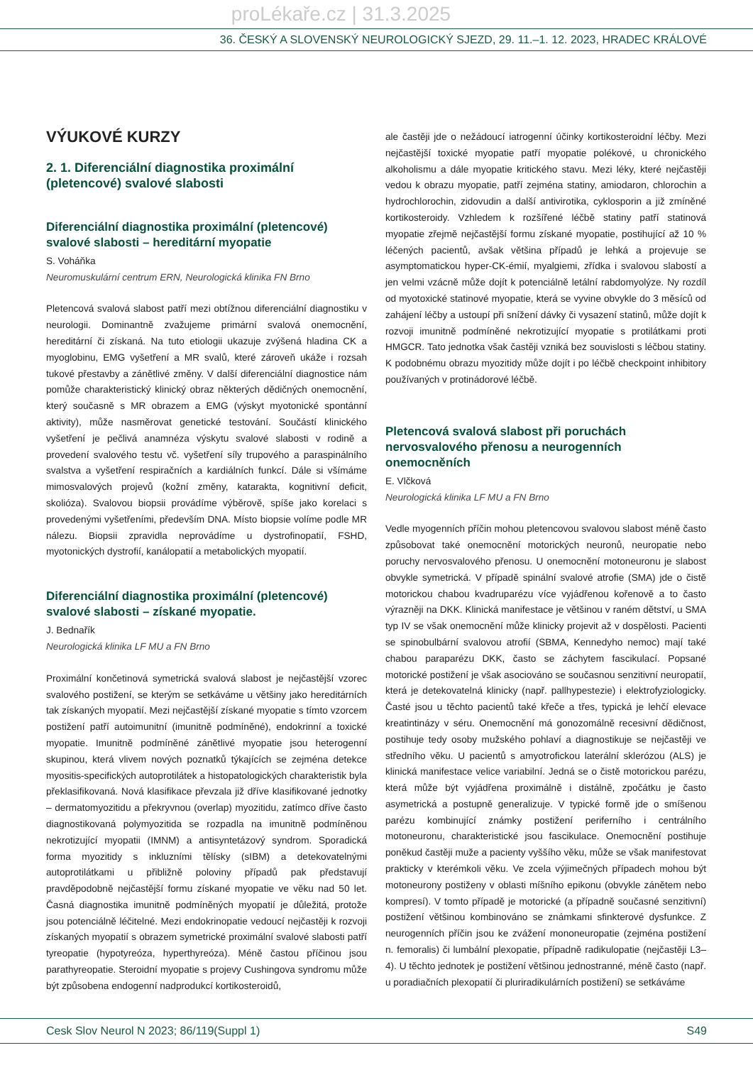proLékaře.cz | 31.3.2025
36. ČESKÝ A SLOVENSKÝ NEUROLOGICKÝ SJEZD, 29. 11.–1. 12. 2023, HRADEC KRÁLOVÉ
VÝUKOVÉ KURZY
2. 1. Diferenciální diagnostika proximální (pletencové) svalové slabosti
Diferenciální diagnostika proximální (pletencové) svalové slabosti – hereditární myopatie
S. Voháňka
Neuromuskulární centrum ERN, Neurologická klinika FN Brno
Pletencová svalová slabost patří mezi obtížnou diferenciální diagnostiku v neurologii. Dominantně zvažujeme primární svalová onemocnění, hereditární či získaná. Na tuto etiologii ukazuje zvýšená hladina CK a myoglobinu, EMG vyšetření a MR svalů, které zároveň ukáže i rozsah tukové přestavby a zánětlivé změny. V další diferenciální diagnostice nám pomůže charakteristický klinický obraz některých dědičných onemocnění, který současně s MR obrazem a EMG (výskyt myotonické spontánní aktivity), může nasměrovat genetické testování. Součástí klinického vyšetření je pečlivá anamnéza výskytu svalové slabosti v rodině a provedení svalového testu vč. vyšetření síly trupového a paraspinálního svalstva a vyšetření respiračních a kardiálních funkcí. Dále si všímáme mimosvalových projevů (kožní změny, katarakta, kognitivní deficit, skolióza). Svalovou biopsii provádíme výběrově, spíše jako korelaci s provedenými vyšetřeními, především DNA. Místo biopsie volíme podle MR nálezu. Biopsii zpravidla neprovádíme u dystrofinopatií, FSHD, myotonických dystrofií, kanálopatií a metabolických myopatií.
Diferenciální diagnostika proximální (pletencové) svalové slabosti – získané myopatie.
J. Bednařík
Neurologická klinika LF MU a FN Brno
Proximální končetinová symetrická svalová slabost je nejčastější vzorec svalového postižení, se kterým se setkáváme u většiny jako hereditárních tak získaných myopatií. Mezi nejčastější získané myopatie s tímto vzorcem postižení patří autoimunitní (imunitně podmíněné), endokrinní a toxické myopatie. Imunitně podmíněné zánětlivé myopatie jsou heterogenní skupinou, která vlivem nových poznatků týkajících se zejména detekce myositis-specifických autoprotilátek a histopatologických charakteristik byla překlasifikovaná. Nová klasifikace převzala již dříve klasifikované jednotky – dermatomyozitidu a překryvnou (overlap) myozitidu, zatímco dříve často diagnostikovaná polymyozitida se rozpadla na imunitně podmíněnou nekrotizující myopatii (IMNM) a antisyntetázový syndrom. Sporadická forma myozitidy s inkluzními tělísky (sIBM) a detekovatelnými autoprotilátkami u přibližně poloviny případů pak představují pravděpodobně nejčastější formu získané myopatie ve věku nad 50 let. Časná diagnostika imunitně podmíněných myopatií je důležitá, protože jsou potenciálně léčitelné. Mezi endokrinopatie vedoucí nejčastěji k rozvoji získaných myopatií s obrazem symetrické proximální svalové slabosti patří tyreopatie (hypotyreóza, hyperthyreóza). Méně častou příčinou jsou parathyreopatie. Steroidní myopatie s projevy Cushingova syndromu může být způsobena endogenní nadprodukcí kortikosteroidů,
ale častěji jde o nežádoucí iatrogenní účinky kortikosteroidní léčby. Mezi nejčastější toxické myopatie patří myopatie polékové, u chronického alkoholismu a dále myopatie kritického stavu. Mezi léky, které nejčastěji vedou k obrazu myopatie, patří zejména statiny, amiodaron, chlorochin a hydrochlorochin, zidovudin a další antivirotika, cyklosporin a již zmíněné kortikosteroidy. Vzhledem k rozšířené léčbě statiny patří statinová myopatie zřejmě nejčastější formu získané myopatie, postihující až 10 % léčených pacientů, avšak většina případů je lehká a projevuje se asymptomatickou hyper-CK-émií, myalgiemi, zřídka i svalovou slabostí a jen velmi vzácně může dojít k potenciálně letální rabdomyolýze. Ny rozdíl od myotoxické statinové myopatie, která se vyvine obvykle do 3 měsíců od zahájení léčby a ustoupí při snížení dávky či vysazení statinů, může dojít k rozvoji imunitně podmíněné nekrotizující myopatie s protilátkami proti HMGCR. Tato jednotka však častěji vzniká bez souvislosti s léčbou statiny. K podobnému obrazu myozitidy může dojít i po léčbě checkpoint inhibitory používaných v protinádorové léčbě.
Pletencová svalová slabost při poruchách nervosvalového přenosu a neurogenních onemocněních
E. Vlčková
Neurologická klinika LF MU a FN Brno
Vedle myogenních příčin mohou pletencovou svalovou slabost méně často způsobovat také onemocnění motorických neuronů, neuropatie nebo poruchy nervosvalového přenosu. U onemocnění motoneuronu je slabost obvykle symetrická. V případě spinální svalové atrofie (SMA) jde o čistě motorickou chabou kvadruparézu více vyjádřenou kořenově a to často výrazněji na DKK. Klinická manifestace je většinou v raném dětství, u SMA typ IV se však onemocnění může klinicky projevit až v dospělosti. Pacienti se spinobulbární svalovou atrofií (SBMA, Kennedyho nemoc) mají také chabou paraparézu DKK, často se záchytem fascikulací. Popsané motorické postižení je však asociováno se současnou senzitivní neuropatií, která je detekovatelná klinicky (např. pallhypestezie) i elektrofyziologicky. Časté jsou u těchto pacientů také křeče a třes, typická je lehčí elevace kreatintinázy v séru. Onemocnění má gonozomálně recesivní dědičnost, postihuje tedy osoby mužského pohlaví a diagnostikuje se nejčastěji ve středního věku. U pacientů s amyotrofickou laterální sklerózou (ALS) je klinická manifestace velice variabilní. Jedná se o čistě motorickou parézu, která může být vyjádřena proximálně i distálně, zpočátku je často asymetrická a postupně generalizuje. V typické formě jde o smíšenou parézu kombinující známky postižení periferního i centrálního motoneuronu, charakteristické jsou fascikulace. Onemocnění postihuje poněkud častěji muže a pacienty vyššího věku, může se však manifestovat prakticky v kterémkoli věku. Ve zcela výjimečných případech mohou být motoneurony postiženy v oblasti míšního epikonu (obvykle zánětem nebo kompresí). V tomto případě je motorické (a případně současné senzitivní) postižení většinou kombinováno se známkami sfinkterové dysfunkce. Z neurogenních příčin jsou ke zvážení mononeuropatie (zejména postižení n. femoralis) či lumbální plexopatie, případně radikulopatie (nejčastěji L3–4). U těchto jednotek je postižení většinou jednostranné, méně často (např. u poradiačních plexopatií či pluriradikulárních postižení) se setkáváme
Cesk Slov Neurol N 2023; 86/119(Suppl 1) S49